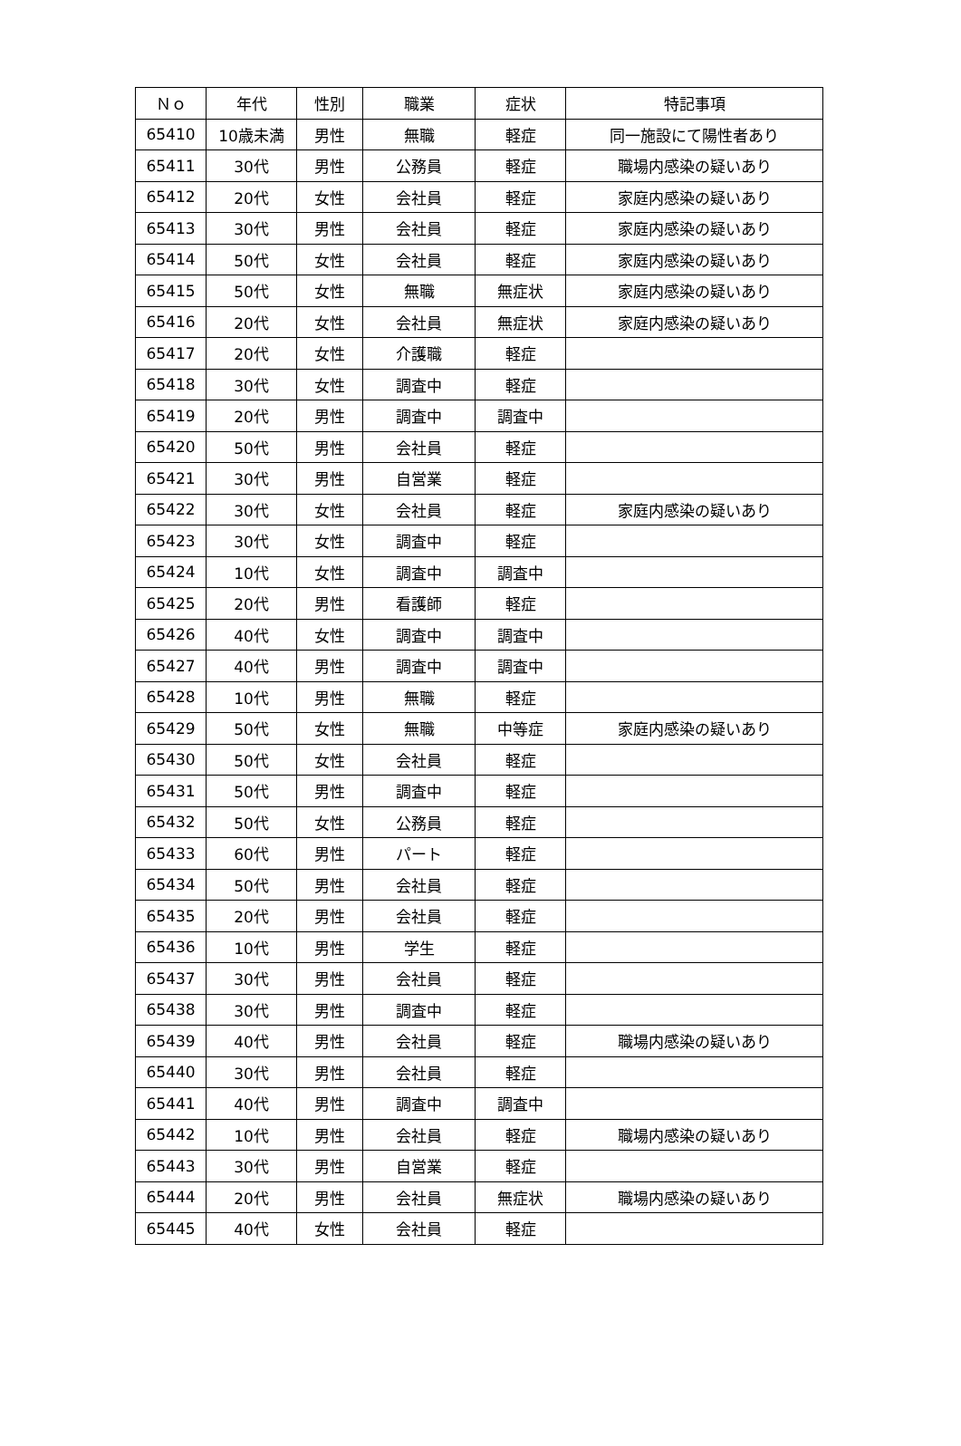| Ｎｏ | 年代 | 性別 | 職業 | 症状 | 特記事項 |
| --- | --- | --- | --- | --- | --- |
| 65410 | 10歳未満 | 男性 | 無職 | 軽症 | 同一施設にて陽性者あり |
| 65411 | 30代 | 男性 | 公務員 | 軽症 | 職場内感染の疑いあり |
| 65412 | 20代 | 女性 | 会社員 | 軽症 | 家庭内感染の疑いあり |
| 65413 | 30代 | 男性 | 会社員 | 軽症 | 家庭内感染の疑いあり |
| 65414 | 50代 | 女性 | 会社員 | 軽症 | 家庭内感染の疑いあり |
| 65415 | 50代 | 女性 | 無職 | 無症状 | 家庭内感染の疑いあり |
| 65416 | 20代 | 女性 | 会社員 | 無症状 | 家庭内感染の疑いあり |
| 65417 | 20代 | 女性 | 介護職 | 軽症 | |
| 65418 | 30代 | 女性 | 調査中 | 軽症 | |
| 65419 | 20代 | 男性 | 調査中 | 調査中 | |
| 65420 | 50代 | 男性 | 会社員 | 軽症 | |
| 65421 | 30代 | 男性 | 自営業 | 軽症 | |
| 65422 | 30代 | 女性 | 会社員 | 軽症 | 家庭内感染の疑いあり |
| 65423 | 30代 | 女性 | 調査中 | 軽症 | |
| 65424 | 10代 | 女性 | 調査中 | 調査中 | |
| 65425 | 20代 | 男性 | 看護師 | 軽症 | |
| 65426 | 40代 | 女性 | 調査中 | 調査中 | |
| 65427 | 40代 | 男性 | 調査中 | 調査中 | |
| 65428 | 10代 | 男性 | 無職 | 軽症 | |
| 65429 | 50代 | 女性 | 無職 | 中等症 | 家庭内感染の疑いあり |
| 65430 | 50代 | 女性 | 会社員 | 軽症 | |
| 65431 | 50代 | 男性 | 調査中 | 軽症 | |
| 65432 | 50代 | 女性 | 公務員 | 軽症 | |
| 65433 | 60代 | 男性 | パート | 軽症 | |
| 65434 | 50代 | 男性 | 会社員 | 軽症 | |
| 65435 | 20代 | 男性 | 会社員 | 軽症 | |
| 65436 | 10代 | 男性 | 学生 | 軽症 | |
| 65437 | 30代 | 男性 | 会社員 | 軽症 | |
| 65438 | 30代 | 男性 | 調査中 | 軽症 | |
| 65439 | 40代 | 男性 | 会社員 | 軽症 | 職場内感染の疑いあり |
| 65440 | 30代 | 男性 | 会社員 | 軽症 | |
| 65441 | 40代 | 男性 | 調査中 | 調査中 | |
| 65442 | 10代 | 男性 | 会社員 | 軽症 | 職場内感染の疑いあり |
| 65443 | 30代 | 男性 | 自営業 | 軽症 | |
| 65444 | 20代 | 男性 | 会社員 | 無症状 | 職場内感染の疑いあり |
| 65445 | 40代 | 女性 | 会社員 | 軽症 | |